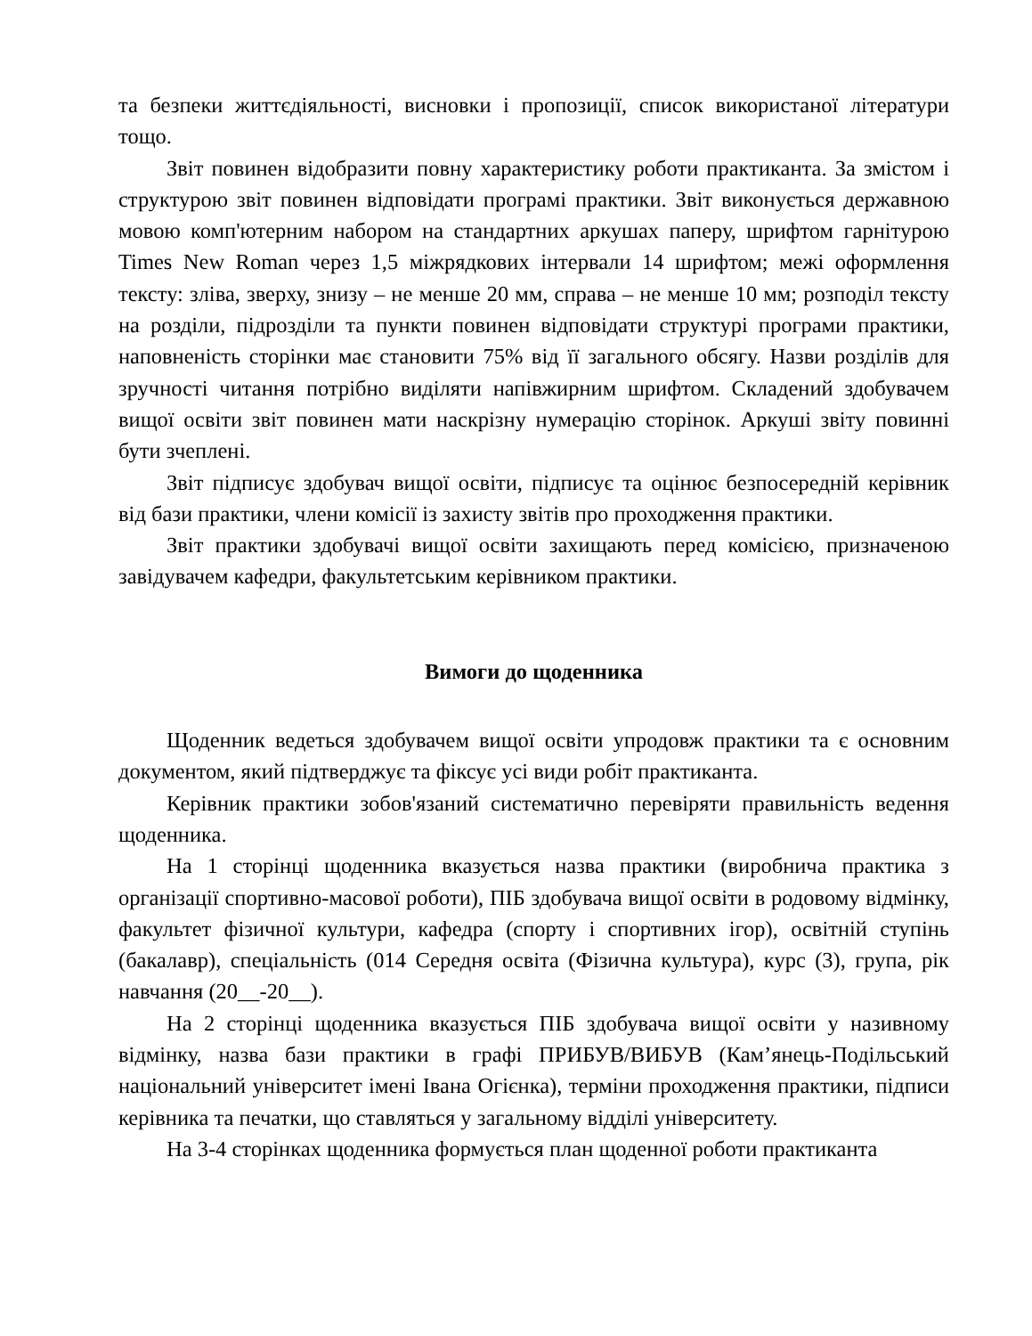та безпеки життєдіяльності, висновки і пропозиції, список використаної літератури тощо.
Звіт повинен відобразити повну характеристику роботи практиканта. За змістом і структурою звіт повинен відповідати програмі практики. Звіт виконується державною мовою комп'ютерним набором на стандартних аркушах паперу, шрифтом гарнітурою Times New Roman через 1,5 міжрядкових інтервали 14 шрифтом; межі оформлення тексту: зліва, зверху, знизу – не менше 20 мм, справа – не менше 10 мм; розподіл тексту на розділи, підрозділи та пункти повинен відповідати структурі програми практики, наповненість сторінки має становити 75% від її загального обсягу. Назви розділів для зручності читання потрібно виділяти напівжирним шрифтом. Складений здобувачем вищої освіти звіт повинен мати наскрізну нумерацію сторінок. Аркуші звіту повинні бути зчеплені.
Звіт підписує здобувач вищої освіти, підписує та оцінює безпосередній керівник від бази практики, члени комісії із захисту звітів про проходження практики.
Звіт практики здобувачі вищої освіти захищають перед комісією, призначеною завідувачем кафедри, факультетським керівником практики.
Вимоги до щоденника
Щоденник ведеться здобувачем вищої освіти упродовж практики та є основним документом, який підтверджує та фіксує усі види робіт практиканта.
Керівник практики зобов'язаний систематично перевіряти правильність ведення щоденника.
На 1 сторінці щоденника вказується назва практики (виробнича практика з організації спортивно-масової роботи), ПІБ здобувача вищої освіти в родовому відмінку, факультет фізичної культури, кафедра (спорту і спортивних ігор), освітній ступінь (бакалавр), спеціальність (014 Середня освіта (Фізична культура), курс (3), група, рік навчання (20__-20__).
На 2 сторінці щоденника вказується ПІБ здобувача вищої освіти у називному відмінку, назва бази практики в графі ПРИБУВ/ВИБУВ (Кам’янець-Подільський національний університет імені Івана Огієнка), терміни проходження практики, підписи керівника та печатки, що ставляться у загальному відділі університету.
На 3-4 сторінках щоденника формується план щоденної роботи практиканта